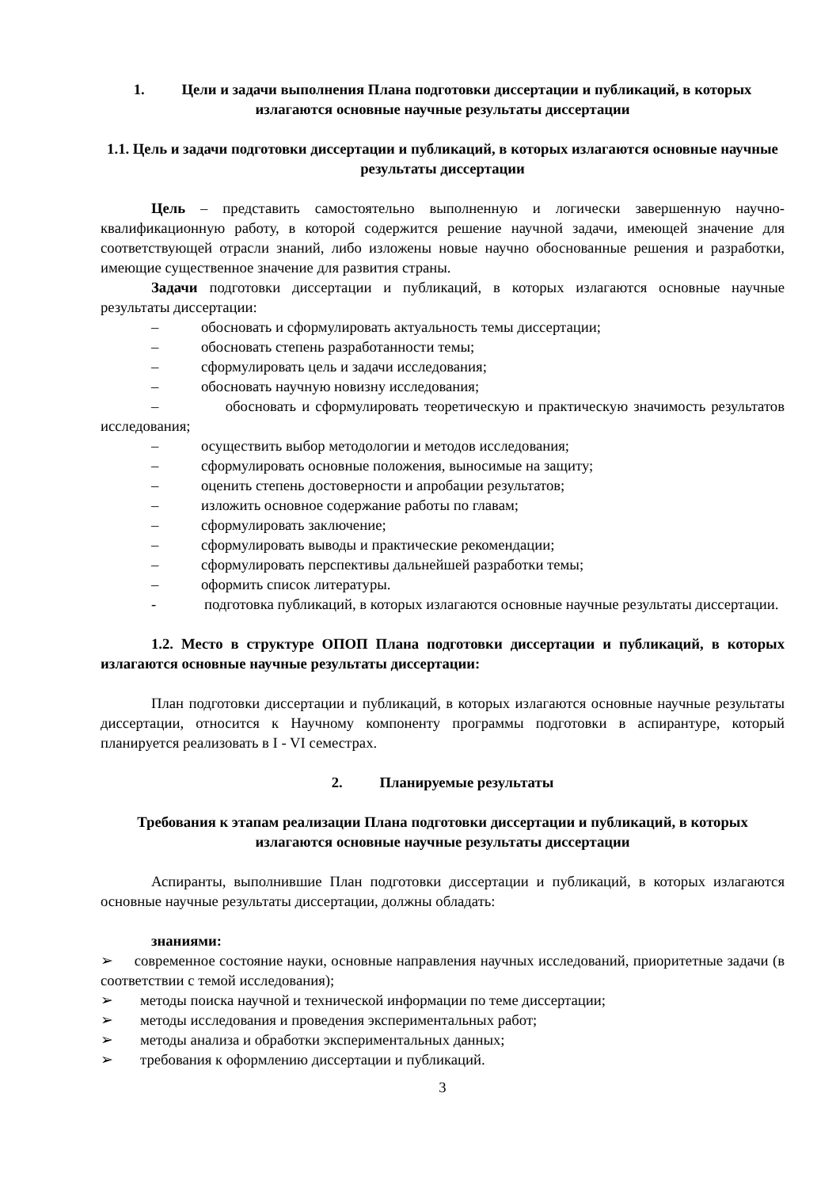1. Цели и задачи выполнения Плана подготовки диссертации и публикаций, в которых излагаются основные научные результаты диссертации
1.1. Цель и задачи подготовки диссертации и публикаций, в которых излагаются основные научные результаты диссертации
Цель – представить самостоятельно выполненную и логически завершенную научно-квалификационную работу, в которой содержится решение научной задачи, имеющей значение для соответствующей отрасли знаний, либо изложены новые научно обоснованные решения и разработки, имеющие существенное значение для развития страны.
Задачи подготовки диссертации и публикаций, в которых излагаются основные научные результаты диссертации:
– обосновать и сформулировать актуальность темы диссертации;
– обосновать степень разработанности темы;
– сформулировать цель и задачи исследования;
– обосновать научную новизну исследования;
– обосновать и сформулировать теоретическую и практическую значимость результатов исследования;
– осуществить выбор методологии и методов исследования;
– сформулировать основные положения, выносимые на защиту;
– оценить степень достоверности и апробации результатов;
– изложить основное содержание работы по главам;
– сформулировать заключение;
– сформулировать выводы и практические рекомендации;
– сформулировать перспективы дальнейшей разработки темы;
– оформить список литературы.
- подготовка публикаций, в которых излагаются основные научные результаты диссертации.
1.2. Место в структуре ОПОП Плана подготовки диссертации и публикаций, в которых излагаются основные научные результаты диссертации:
План подготовки диссертации и публикаций, в которых излагаются основные научные результаты диссертации, относится к Научному компоненту программы подготовки в аспирантуре, который планируется реализовать в I - VI семестрах.
2. Планируемые результаты
Требования к этапам реализации Плана подготовки диссертации и публикаций, в которых излагаются основные научные результаты диссертации
Аспиранты, выполнившие План подготовки диссертации и публикаций, в которых излагаются основные научные результаты диссертации, должны обладать:
знаниями:
➢ современное состояние науки, основные направления научных исследований, приоритетные задачи (в соответствии с темой исследования);
➢ методы поиска научной и технической информации по теме диссертации;
➢ методы исследования и проведения экспериментальных работ;
➢ методы анализа и обработки экспериментальных данных;
➢ требования к оформлению диссертации и публикаций.
3